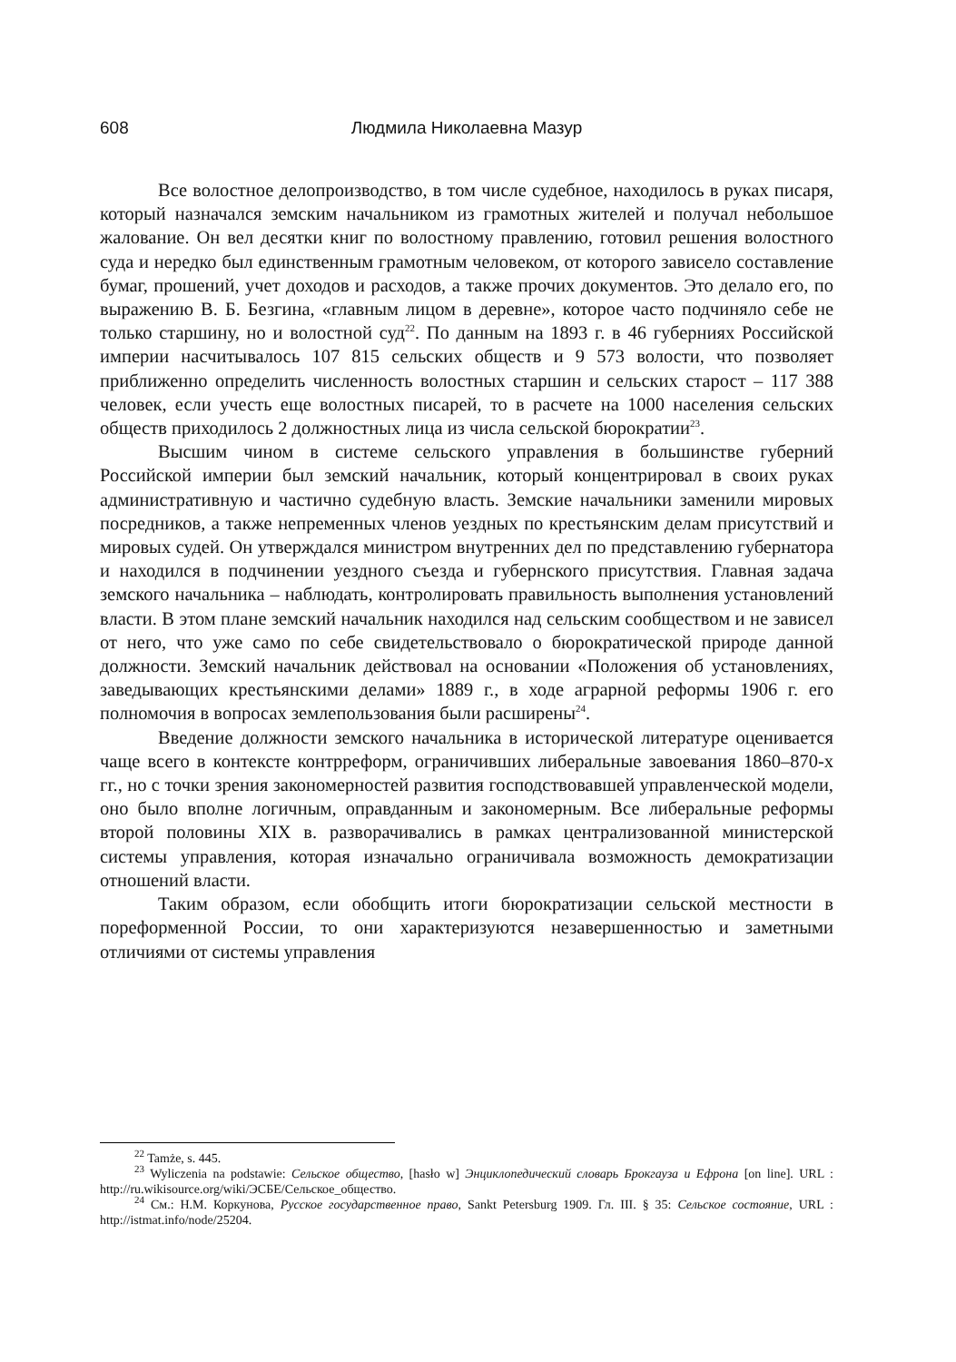608 Людмила Николаевна Мазур
Все волостное делопроизводство, в том числе судебное, находилось в руках писаря, который назначался земским начальником из грамотных жителей и получал небольшое жалование. Он вел десятки книг по волостному правлению, готовил решения волостного суда и нередко был единственным грамотным человеком, от которого зависело составление бумаг, прошений, учет доходов и расходов, а также прочих документов. Это делало его, по выражению В. Б. Безгина, «главным лицом в деревне», которое часто подчиняло себе не только старшину, но и волостной суд<sup>22</sup>. По данным на 1893 г. в 46 губерниях Российской империи насчитывалось 107 815 сельских обществ и 9 573 волости, что позволяет приближенно определить численность волостных старшин и сельских старост – 117 388 человек, если учесть еще волостных писарей, то в расчете на 1000 населения сельских обществ приходилось 2 должностных лица из числа сельской бюрократии<sup>23</sup>.
Высшим чином в системе сельского управления в большинстве губерний Российской империи был земский начальник, который концентрировал в своих руках административную и частично судебную власть. Земские начальники заменили мировых посредников, а также непременных членов уездных по крестьянским делам присутствий и мировых судей. Он утверждался министром внутренних дел по представлению губернатора и находился в подчинении уездного съезда и губернского присутствия. Главная задача земского начальника – наблюдать, контролировать правильность выполнения установлений власти. В этом плане земский начальник находился над сельским сообществом и не зависел от него, что уже само по себе свидетельствовало о бюрократической природе данной должности. Земский начальник действовал на основании «Положения об установлениях, заведывающих крестьянскими делами» 1889 г., в ходе аграрной реформы 1906 г. его полномочия в вопросах землепользования были расширены<sup>24</sup>.
Введение должности земского начальника в исторической литературе оценивается чаще всего в контексте контрреформ, ограничивших либеральные завоевания 1860–870-х гг., но с точки зрения закономерностей развития господствовавшей управленческой модели, оно было вполне логичным, оправданным и закономерным. Все либеральные реформы второй половины XIX в. разворачивались в рамках централизованной министерской системы управления, которая изначально ограничивала возможность демократизации отношений власти.
Таким образом, если обобщить итоги бюрократизации сельской местности в пореформенной России, то они характеризуются незавершенностью и заметными отличиями от системы управления
<sup>22</sup> Tamże, s. 445.
<sup>23</sup> Wyliczenia na podstawie: Сельское общество, [hasło w] Энциклопедический словарь Брокгауза и Ефрона [on line]. URL : http://ru.wikisource.org/wiki/ЭСБЕ/Сельское_общество.
<sup>24</sup> См.: Н.М. Коркунова, Русское государственное право, Sankt Petersburg 1909. Гл. III. § 35: Сельское состояние, URL : http://istmat.info/node/25204.